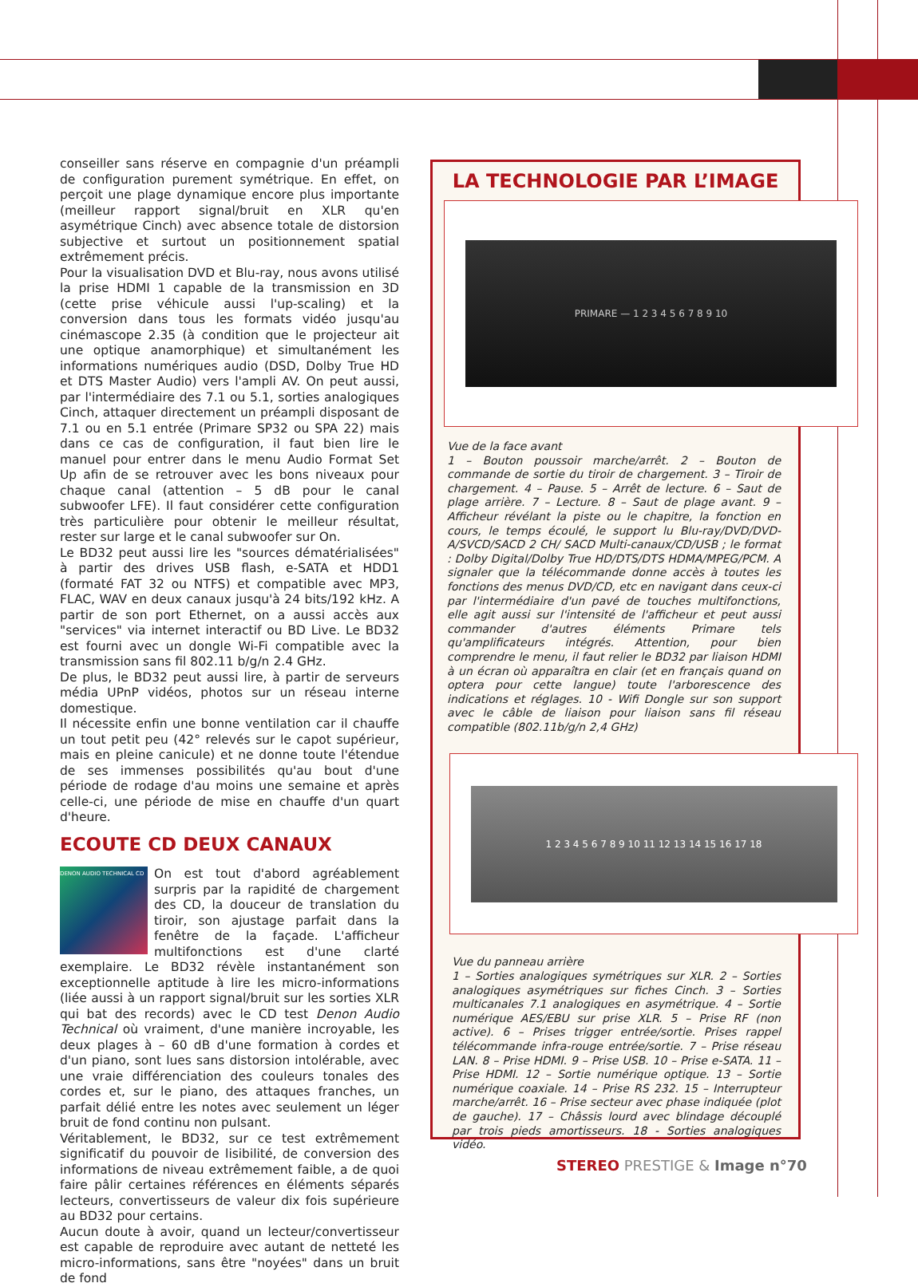conseiller sans réserve en compagnie d'un préampli de configuration purement symétrique. En effet, on perçoit une plage dynamique encore plus importante (meilleur rapport signal/bruit en XLR qu'en asymétrique Cinch) avec absence totale de distorsion subjective et surtout un positionnement spatial extrêmement précis.
Pour la visualisation DVD et Blu-ray, nous avons utilisé la prise HDMI 1 capable de la transmission en 3D (cette prise véhicule aussi l'up-scaling) et la conversion dans tous les formats vidéo jusqu'au cinémascope 2.35 (à condition que le projecteur ait une optique anamorphique) et simultanément les informations numériques audio (DSD, Dolby True HD et DTS Master Audio) vers l'ampli AV. On peut aussi, par l'intermédiaire des 7.1 ou 5.1, sorties analogiques Cinch, attaquer directement un préampli disposant de 7.1 ou en 5.1 entrée (Primare SP32 ou SPA 22) mais dans ce cas de configuration, il faut bien lire le manuel pour entrer dans le menu Audio Format Set Up afin de se retrouver avec les bons niveaux pour chaque canal (attention – 5 dB pour le canal subwoofer LFE). Il faut considérer cette configuration très particulière pour obtenir le meilleur résultat, rester sur large et le canal subwoofer sur On.
Le BD32 peut aussi lire les "sources dématérialisées" à partir des drives USB flash, e-SATA et HDD1 (formaté FAT 32 ou NTFS) et compatible avec MP3, FLAC, WAV en deux canaux jusqu'à 24 bits/192 kHz. A partir de son port Ethernet, on a aussi accès aux "services" via internet interactif ou BD Live. Le BD32 est fourni avec un dongle Wi-Fi compatible avec la transmission sans fil 802.11 b/g/n 2.4 GHz.
De plus, le BD32 peut aussi lire, à partir de serveurs média UPnP vidéos, photos sur un réseau interne domestique.
Il nécessite enfin une bonne ventilation car il chauffe un tout petit peu (42° relevés sur le capot supérieur, mais en pleine canicule) et ne donne toute l'étendue de ses immenses possibilités qu'au bout d'une période de rodage d'au moins une semaine et après celle-ci, une période de mise en chauffe d'un quart d'heure.
ECOUTE CD DEUX CANAUX
DENON AUDIO TECHNICAL CD
On est tout d'abord agréablement surpris par la rapidité de chargement des CD, la douceur de translation du tiroir, son ajustage parfait dans la fenêtre de la façade. L'afficheur multifonctions est d'une clarté exemplaire. Le BD32 révèle instantanément son exceptionnelle aptitude à lire les micro-informations (liée aussi à un rapport signal/bruit sur les sorties XLR qui bat des records) avec le CD test Denon Audio Technical où vraiment, d'une manière incroyable, les deux plages à – 60 dB d'une formation à cordes et d'un piano, sont lues sans distorsion intolérable, avec une vraie différenciation des couleurs tonales des cordes et, sur le piano, des attaques franches, un parfait délié entre les notes avec seulement un léger bruit de fond continu non pulsant.
Véritablement, le BD32, sur ce test extrêmement significatif du pouvoir de lisibilité, de conversion des informations de niveau extrêmement faible, a de quoi faire pâlir certaines références en éléments séparés lecteurs, convertisseurs de valeur dix fois supérieure au BD32 pour certains.
Aucun doute à avoir, quand un lecteur/convertisseur est capable de reproduire avec autant de netteté les micro-informations, sans être "noyées" dans un bruit de fond
LA TECHNOLOGIE PAR L’IMAGE
PRIMARE — 1 2 3 4 5 6 7 8 9 10
Vue de la face avant
1 – Bouton poussoir marche/arrêt. 2 – Bouton de commande de sortie du tiroir de chargement. 3 – Tiroir de chargement. 4 – Pause. 5 – Arrêt de lecture. 6 – Saut de plage arrière. 7 – Lecture. 8 – Saut de plage avant. 9 – Afficheur révélant la piste ou le chapitre, la fonction en cours, le temps écoulé, le support lu Blu-ray/DVD/DVD-A/SVCD/SACD 2 CH/ SACD Multi-canaux/CD/USB ; le format : Dolby Digital/Dolby True HD/DTS/DTS HDMA/MPEG/PCM. A signaler que la télécommande donne accès à toutes les fonctions des menus DVD/CD, etc en navigant dans ceux-ci par l'intermédiaire d'un pavé de touches multifonctions, elle agit aussi sur l'intensité de l'afficheur et peut aussi commander d'autres éléments Primare tels qu'amplificateurs intégrés. Attention, pour bien comprendre le menu, il faut relier le BD32 par liaison HDMI à un écran où apparaîtra en clair (et en français quand on optera pour cette langue) toute l'arborescence des indications et réglages. 10 - Wifi Dongle sur son support avec le câble de liaison pour liaison sans fil réseau compatible (802.11b/g/n 2,4 GHz)
1 2 3 4 5 6 7 8 9 10 11 12 13 14 15 16 17 18
Vue du panneau arrière
1 – Sorties analogiques symétriques sur XLR. 2 – Sorties analogiques asymétriques sur fiches Cinch. 3 – Sorties multicanales 7.1 analogiques en asymétrique. 4 – Sortie numérique AES/EBU sur prise XLR. 5 – Prise RF (non active). 6 – Prises trigger entrée/sortie. Prises rappel télécommande infra-rouge entrée/sortie. 7 – Prise réseau LAN. 8 – Prise HDMI. 9 – Prise USB. 10 – Prise e-SATA. 11 – Prise HDMI. 12 – Sortie numérique optique. 13 – Sortie numérique coaxiale. 14 – Prise RS 232. 15 – Interrupteur marche/arrêt. 16 – Prise secteur avec phase indiquée (plot de gauche). 17 – Châssis lourd avec blindage découplé par trois pieds amortisseurs. 18 - Sorties analogiques vidéo.
STEREO PRESTIGE & Image n°70